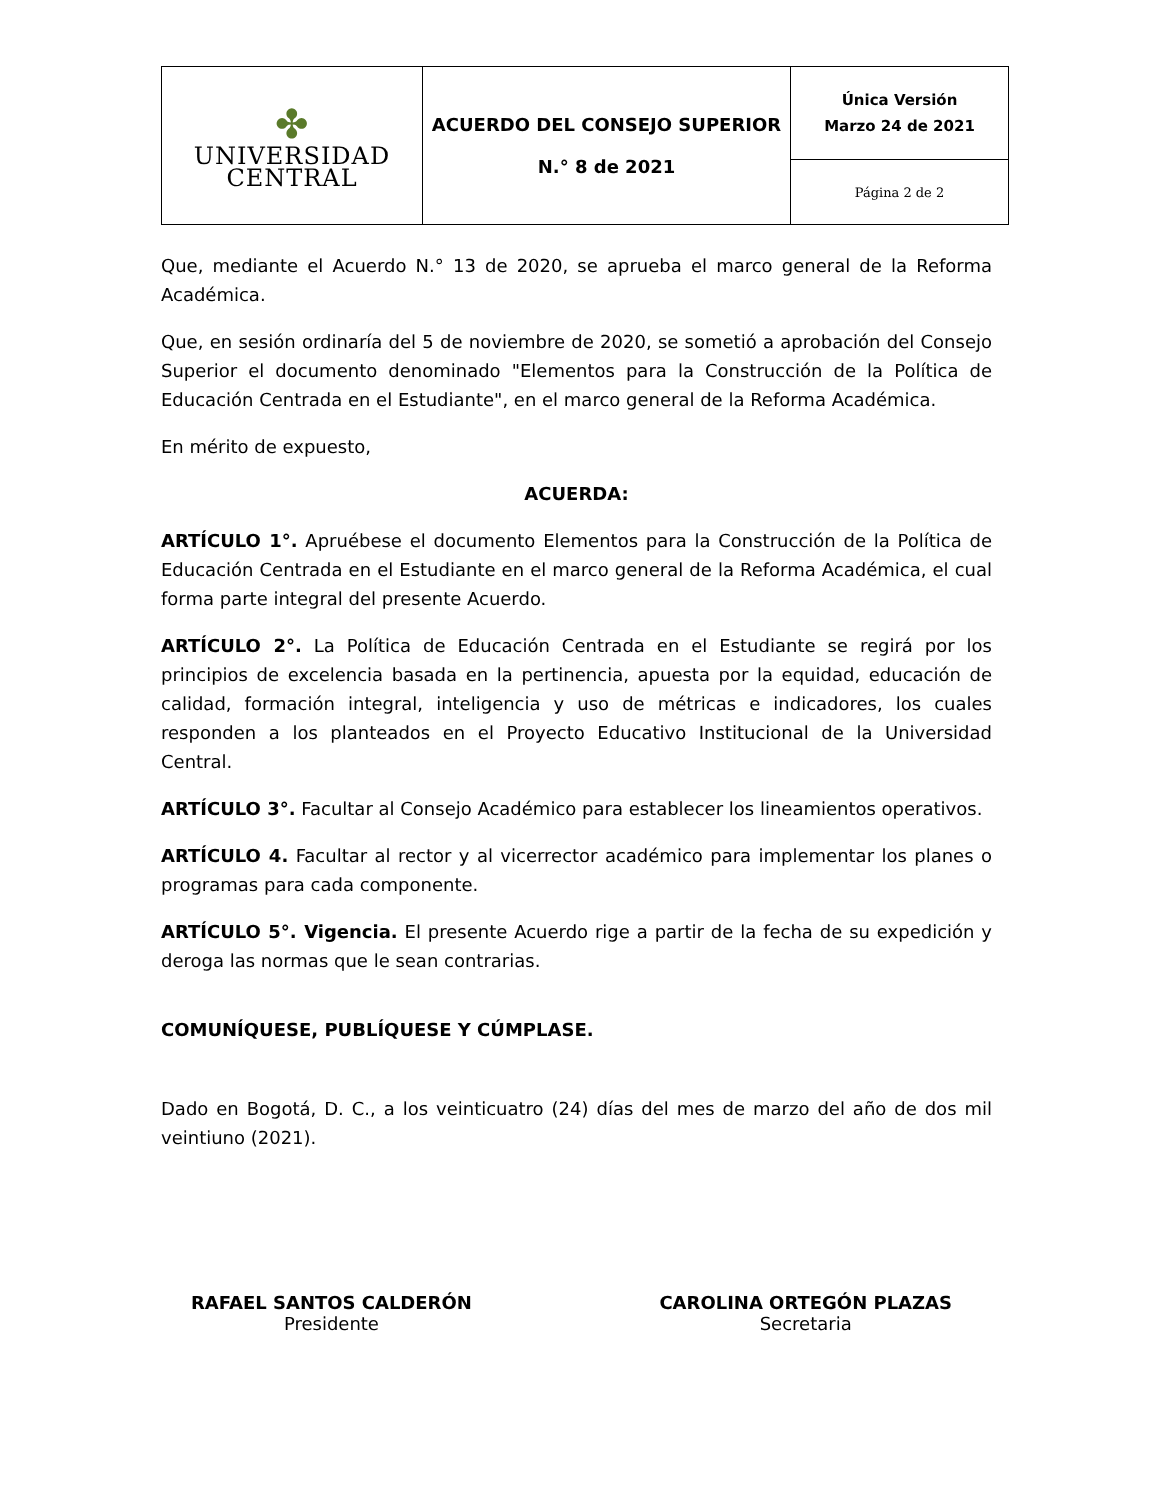| ✤ UNIVERSIDAD CENTRAL | ACUERDO DEL CONSEJO SUPERIOR N.° 8 de 2021 | Única Versión Marzo 24 de 2021 |
| | | Página 2 de 2 |
Que, mediante el Acuerdo N.° 13 de 2020, se aprueba el marco general de la Reforma Académica.
Que, en sesión ordinaría del 5 de noviembre de 2020, se sometió a aprobación del Consejo Superior el documento denominado "Elementos para la Construcción de la Política de Educación Centrada en el Estudiante", en el marco general de la Reforma Académica.
En mérito de expuesto,
ACUERDA:
ARTÍCULO 1°. Apruébese el documento Elementos para la Construcción de la Política de Educación Centrada en el Estudiante en el marco general de la Reforma Académica, el cual forma parte integral del presente Acuerdo.
ARTÍCULO 2°. La Política de Educación Centrada en el Estudiante se regirá por los principios de excelencia basada en la pertinencia, apuesta por la equidad, educación de calidad, formación integral, inteligencia y uso de métricas e indicadores, los cuales responden a los planteados en el Proyecto Educativo Institucional de la Universidad Central.
ARTÍCULO 3°. Facultar al Consejo Académico para establecer los lineamientos operativos.
ARTÍCULO 4. Facultar al rector y al vicerrector académico para implementar los planes o programas para cada componente.
ARTÍCULO 5°. Vigencia. El presente Acuerdo rige a partir de la fecha de su expedición y deroga las normas que le sean contrarias.
COMUNÍQUESE, PUBLÍQUESE Y CÚMPLASE.
Dado en Bogotá, D. C., a los veinticuatro (24) días del mes de marzo del año de dos mil veintiuno (2021).
RAFAEL SANTOS CALDERÓN
Presidente
CAROLINA ORTEGÓN PLAZAS
Secretaria